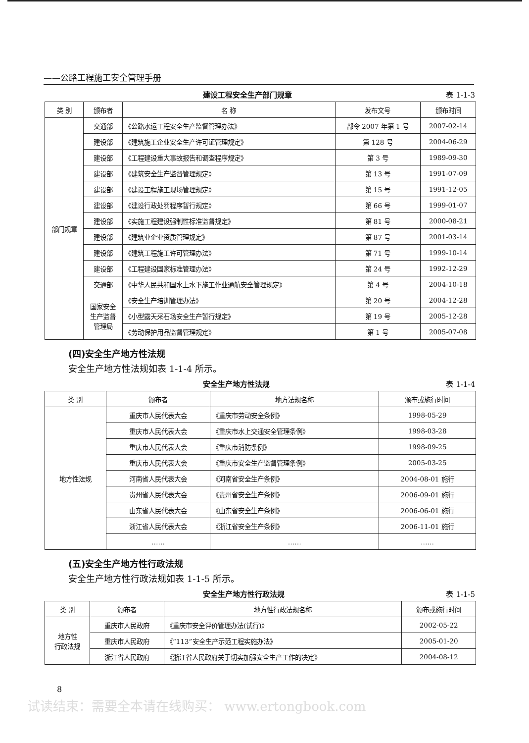——公路工程施工安全管理手册
建设工程安全生产部门规章 表 1-1-3
| 类 别 | 颁布者 | 名 称 | 发布文号 | 颁布时间 |
| --- | --- | --- | --- | --- |
| 部门规章 | 交通部 | 《公路水运工程安全生产监督管理办法》 | 部令 2007 年第 1 号 | 2007-02-14 |
| | 建设部 | 《建筑施工企业安全生产许可证管理规定》 | 第 128 号 | 2004-06-29 |
| | 建设部 | 《工程建设重大事故报告和调查程序规定》 | 第 3 号 | 1989-09-30 |
| | 建设部 | 《建筑安全生产监督管理规定》 | 第 13 号 | 1991-07-09 |
| | 建设部 | 《建设工程施工现场管理规定》 | 第 15 号 | 1991-12-05 |
| | 建设部 | 《建设行政处罚程序暂行规定》 | 第 66 号 | 1999-01-07 |
| | 建设部 | 《实施工程建设强制性标准监督规定》 | 第 81 号 | 2000-08-21 |
| | 建设部 | 《建筑业企业资质管理规定》 | 第 87 号 | 2001-03-14 |
| | 建设部 | 《建筑工程施工许可管理办法》 | 第 71 号 | 1999-10-14 |
| | 建设部 | 《工程建设国家标准管理办法》 | 第 24 号 | 1992-12-29 |
| | 交通部 | 《中华人民共和国水上水下施工作业通航安全管理规定》 | 第 4 号 | 2004-10-18 |
| | 国家安全 生产监督 管理局 | 《安全生产培训管理办法》 | 第 20 号 | 2004-12-28 |
| | | 《小型露天采石场安全生产暂行规定》 | 第 19 号 | 2005-12-28 |
| | | 《劳动保护用品监督管理规定》 | 第 1 号 | 2005-07-08 |
(四)安全生产地方性法规
安全生产地方性法规如表 1-1-4 所示。
安全生产地方性法规 表 1-1-4
| 类 别 | 颁布者 | 地方法规名称 | 颁布或施行时间 |
| --- | --- | --- | --- |
| 地方性法规 | 重庆市人民代表大会 | 《重庆市劳动安全条例》 | 1998-05-29 |
| | 重庆市人民代表大会 | 《重庆市水上交通安全管理条例》 | 1998-03-28 |
| | 重庆市人民代表大会 | 《重庆市消防条例》 | 1998-09-25 |
| | 重庆市人民代表大会 | 《重庆市安全生产监督管理条例》 | 2005-03-25 |
| | 河南省人民代表大会 | 《河南省安全生产条例》 | 2004-08-01 施行 |
| | 贵州省人民代表大会 | 《贵州省安全生产条例》 | 2006-09-01 施行 |
| | 山东省人民代表大会 | 《山东省安全生产条例》 | 2006-06-01 施行 |
| | 浙江省人民代表大会 | 《浙江省安全生产条例》 | 2006-11-01 施行 |
| | …… | …… | …… |
(五)安全生产地方性行政法规
安全生产地方性行政法规如表 1-1-5 所示。
安全生产地方性行政法规 表 1-1-5
| 类 别 | 颁布者 | 地方性行政法规名称 | 颁布或施行时间 |
| --- | --- | --- | --- |
| 地方性 行政法规 | 重庆市人民政府 | 《重庆市安全评价管理办法(试行)》 | 2002-05-22 |
| | 重庆市人民政府 | 《“113”安全生产示范工程实施办法》 | 2005-01-20 |
| | 浙江省人民政府 | 《浙江省人民政府关于切实加强安全生产工作的决定》 | 2004-08-12 |
8
试读结束：需要全本请在线购买： www.ertongbook.com